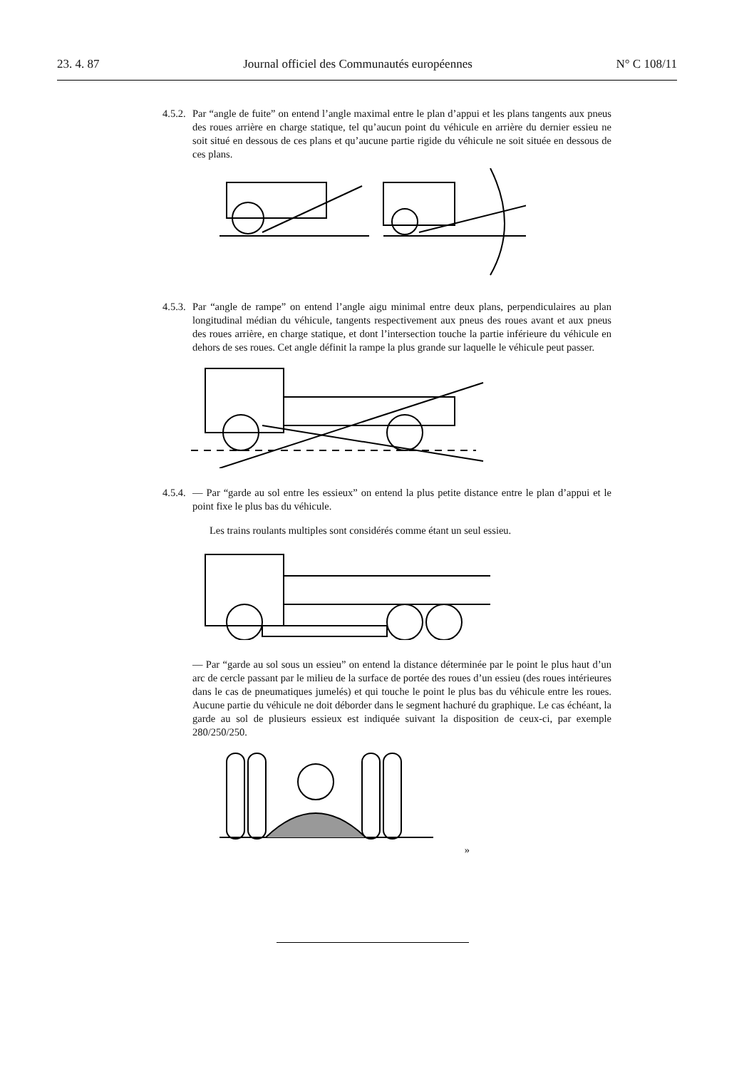23. 4. 87 Journal officiel des Communautés européennes N° C 108/11
4.5.2.
Par “angle de fuite” on entend l’angle maximal entre le plan d’appui et les plans tangents aux pneus des roues arrière en charge statique, tel qu’aucun point du véhicule en arrière du dernier essieu ne soit situé en dessous de ces plans et qu’aucune partie rigide du véhicule ne soit située en dessous de ces plans.
4.5.3.
Par “angle de rampe” on entend l’angle aigu minimal entre deux plans, perpendiculaires au plan longitudinal médian du véhicule, tangents respectivement aux pneus des roues avant et aux pneus des roues arrière, en charge statique, et dont l’intersection touche la partie inférieure du véhicule en dehors de ses roues. Cet angle définit la rampe la plus grande sur laquelle le véhicule peut passer.
4.5.4.
— Par “garde au sol entre les essieux” on entend la plus petite distance entre le plan d’appui et le point fixe le plus bas du véhicule.
Les trains roulants multiples sont considérés comme étant un seul essieu.
— Par “garde au sol sous un essieu” on entend la distance déterminée par le point le plus haut d’un arc de cercle passant par le milieu de la surface de portée des roues d’un essieu (des roues intérieures dans le cas de pneumatiques jumelés) et qui touche le point le plus bas du véhicule entre les roues. Aucune partie du véhicule ne doit déborder dans le segment hachuré du graphique. Le cas échéant, la garde au sol de plusieurs essieux est indiquée suivant la disposition de ceux-ci, par exemple 280/250/250.
»